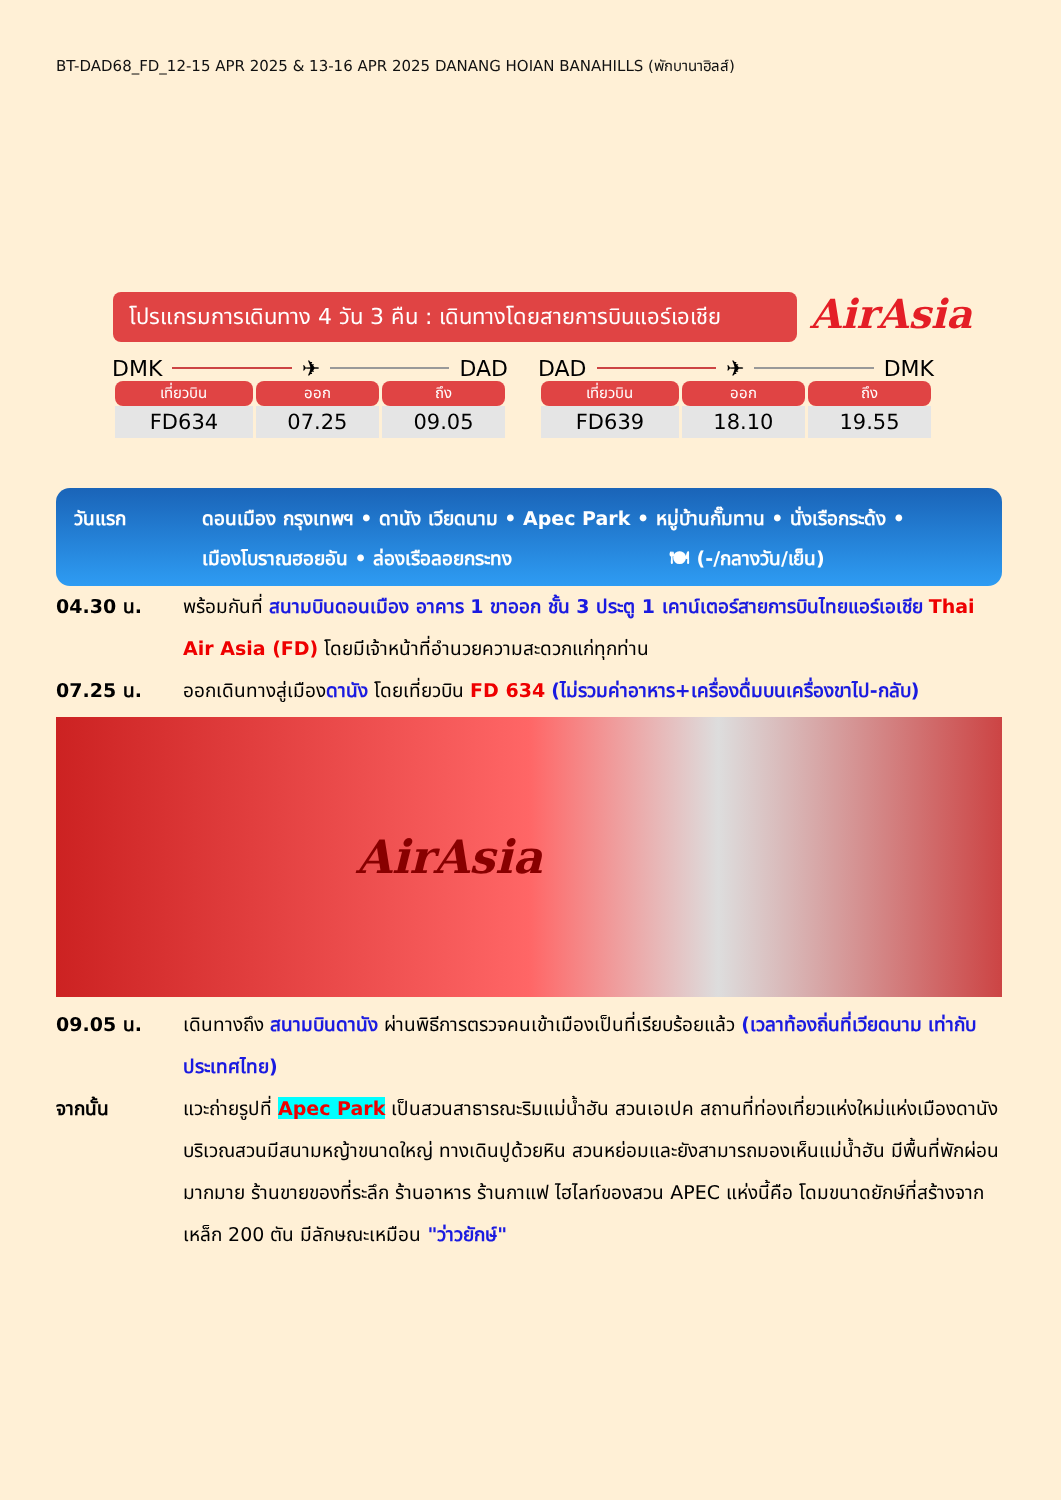BT-DAD68_FD_12-15 APR 2025 & 13-16 APR 2025 DANANG HOIAN BANAHILLS (พักบานาฮิลส์)
โปรแกรมการเดินทาง 4 วัน 3 คืน : เดินทางโดยสายการบินแอร์เอเชีย
AirAsia
DMK ✈ DAD
| เที่ยวบิน | ออก | ถึง |
| --- | --- | --- |
| FD634 | 07.25 | 09.05 |
DAD ✈ DMK
| เที่ยวบิน | ออก | ถึง |
| --- | --- | --- |
| FD639 | 18.10 | 19.55 |
วันแรก ดอนเมือง กรุงเทพฯ • ดานัง เวียดนาม • Apec Park • หมู่บ้านกั๊มทาน • นั่งเรือกระด้ง •
เมืองโบราณฮอยอัน • ล่องเรือลอยกระทง 🍽 (-/กลางวัน/เย็น)
04.30 น. พร้อมกันที่ สนามบินดอนเมือง อาคาร 1 ขาออก ชั้น 3 ประตู 1 เคาน์เตอร์สายการบินไทยแอร์เอเชีย Thai Air Asia (FD) โดยมีเจ้าหน้าที่อำนวยความสะดวกแก่ทุกท่าน
07.25 น. ออกเดินทางสู่เมืองดานัง โดยเที่ยวบิน FD 634 (ไม่รวมค่าอาหาร+เครื่องดื่มบนเครื่องขาไป-กลับ)
AirAsia
09.05 น. เดินทางถึง สนามบินดานัง ผ่านพิธีการตรวจคนเข้าเมืองเป็นที่เรียบร้อยแล้ว (เวลาท้องถิ่นที่เวียดนาม เท่ากับประเทศไทย)
จากนั้น แวะถ่ายรูปที่ Apec Park เป็นสวนสาธารณะริมแม่น้ำฮัน สวนเอเปค สถานที่ท่องเที่ยวแห่งใหม่แห่งเมืองดานัง บริเวณสวนมีสนามหญ้าขนาดใหญ่ ทางเดินปูด้วยหิน สวนหย่อมและยังสามารถมองเห็นแม่น้ำฮัน มีพื้นที่พักผ่อนมากมาย ร้านขายของที่ระลึก ร้านอาหาร ร้านกาแฟ ไฮไลท์ของสวน APEC แห่งนี้คือ โดมขนาดยักษ์ที่สร้างจากเหล็ก 200 ตัน มีลักษณะเหมือน "ว่าวยักษ์"